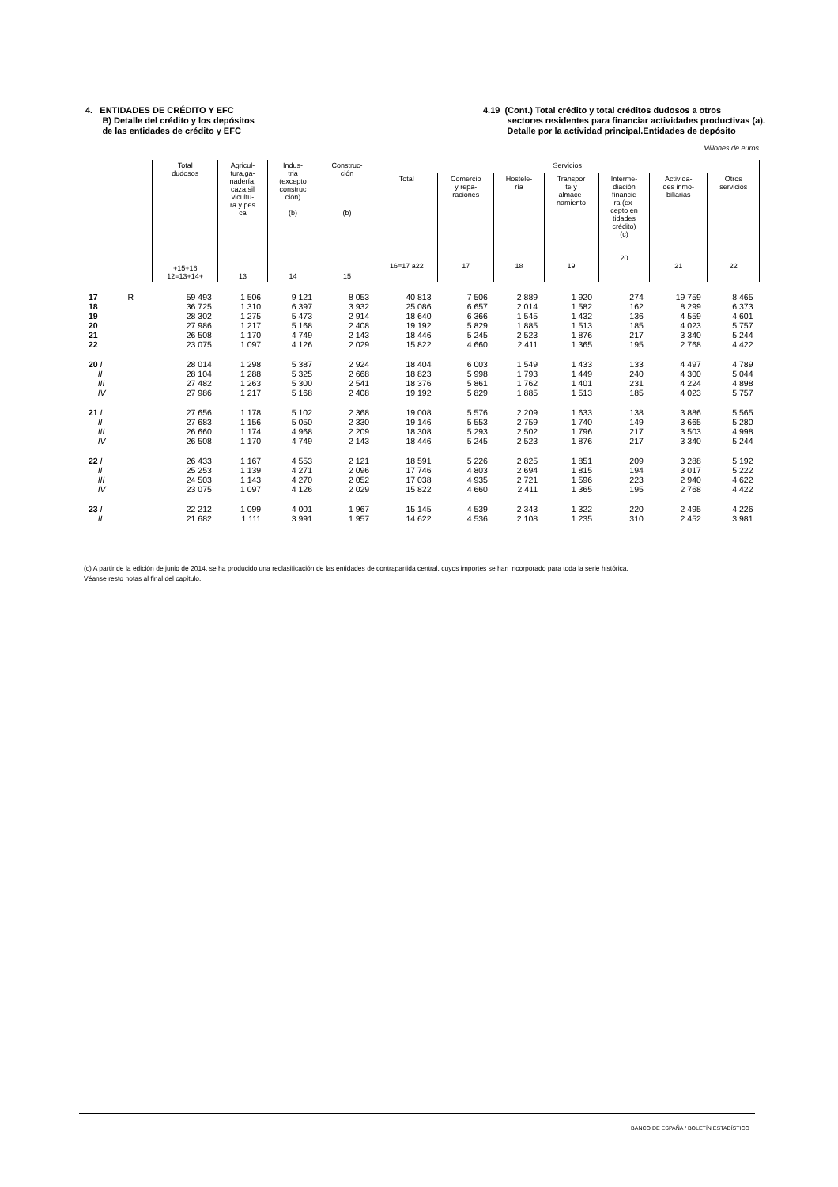4. ENTIDADES DE CRÉDITO Y EFC
B) Detalle del crédito y los depósitos
de las entidades de crédito y EFC
4.19 (Cont.) Total crédito y total créditos dudosos a otros
sectores residentes para financiar actividades productivas (a).
Detalle por la actividad principal.Entidades de depósito
Millones de euros
| | Total dudosos +15+16 12=13+14+ | Agricul- tura,ga- nadería, caza,sil vicultu- ra y pes ca 13 | Indus- tria (excepto construc ción) (b) 14 | Construc- ción (b) 15 | Servicios | | | | | | |
| --- | --- | --- | --- | --- | --- | --- | --- | --- | --- | --- | --- |
| | | | | | Total 16=17 a22 | Comercio y repa- raciones 17 | Hostele- ría 18 | Transpor te y almace- namiento 19 | Interme- diación financie ra (ex- cepto en tidades crédito) (c) 20 | Activida- des inmo- biliarias 21 | Otros servicios 22 |
| 17 R | 59 493 | 1 506 | 9 121 | 8 053 | 40 813 | 7 506 | 2 889 | 1 920 | 274 | 19 759 | 8 465 |
| 18 | 36 725 | 1 310 | 6 397 | 3 932 | 25 086 | 6 657 | 2 014 | 1 582 | 162 | 8 299 | 6 373 |
| 19 | 28 302 | 1 275 | 5 473 | 2 914 | 18 640 | 6 366 | 1 545 | 1 432 | 136 | 4 559 | 4 601 |
| 20 | 27 986 | 1 217 | 5 168 | 2 408 | 19 192 | 5 829 | 1 885 | 1 513 | 185 | 4 023 | 5 757 |
| 21 | 26 508 | 1 170 | 4 749 | 2 143 | 18 446 | 5 245 | 2 523 | 1 876 | 217 | 3 340 | 5 244 |
| 22 | 23 075 | 1 097 | 4 126 | 2 029 | 15 822 | 4 660 | 2 411 | 1 365 | 195 | 2 768 | 4 422 |
| 20 I | 28 014 | 1 298 | 5 387 | 2 924 | 18 404 | 6 003 | 1 549 | 1 433 | 133 | 4 497 | 4 789 |
| II | 28 104 | 1 288 | 5 325 | 2 668 | 18 823 | 5 998 | 1 793 | 1 449 | 240 | 4 300 | 5 044 |
| III | 27 482 | 1 263 | 5 300 | 2 541 | 18 376 | 5 861 | 1 762 | 1 401 | 231 | 4 224 | 4 898 |
| IV | 27 986 | 1 217 | 5 168 | 2 408 | 19 192 | 5 829 | 1 885 | 1 513 | 185 | 4 023 | 5 757 |
| 21 I | 27 656 | 1 178 | 5 102 | 2 368 | 19 008 | 5 576 | 2 209 | 1 633 | 138 | 3 886 | 5 565 |
| II | 27 683 | 1 156 | 5 050 | 2 330 | 19 146 | 5 553 | 2 759 | 1 740 | 149 | 3 665 | 5 280 |
| III | 26 660 | 1 174 | 4 968 | 2 209 | 18 308 | 5 293 | 2 502 | 1 796 | 217 | 3 503 | 4 998 |
| IV | 26 508 | 1 170 | 4 749 | 2 143 | 18 446 | 5 245 | 2 523 | 1 876 | 217 | 3 340 | 5 244 |
| 22 I | 26 433 | 1 167 | 4 553 | 2 121 | 18 591 | 5 226 | 2 825 | 1 851 | 209 | 3 288 | 5 192 |
| II | 25 253 | 1 139 | 4 271 | 2 096 | 17 746 | 4 803 | 2 694 | 1 815 | 194 | 3 017 | 5 222 |
| III | 24 503 | 1 143 | 4 270 | 2 052 | 17 038 | 4 935 | 2 721 | 1 596 | 223 | 2 940 | 4 622 |
| IV | 23 075 | 1 097 | 4 126 | 2 029 | 15 822 | 4 660 | 2 411 | 1 365 | 195 | 2 768 | 4 422 |
| 23 I | 22 212 | 1 099 | 4 001 | 1 967 | 15 145 | 4 539 | 2 343 | 1 322 | 220 | 2 495 | 4 226 |
| II | 21 682 | 1 111 | 3 991 | 1 957 | 14 622 | 4 536 | 2 108 | 1 235 | 310 | 2 452 | 3 981 |
(c) A partir de la edición de junio de 2014, se ha producido una reclasificación de las entidades de contrapartida central, cuyos importes se han incorporado para toda la serie histórica.
Véanse resto notas al final del capítulo.
BANCO DE ESPAÑA / BOLETÍN ESTADÍSTICO